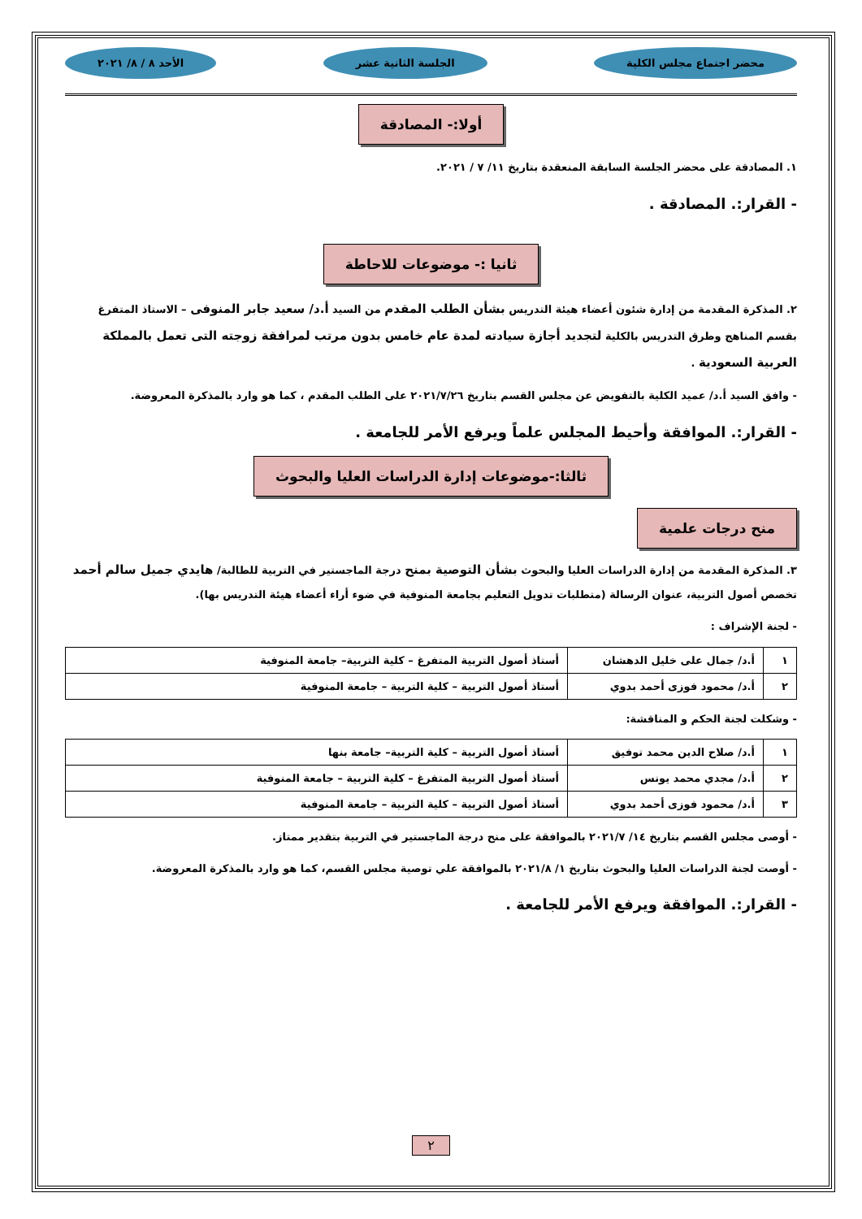محضر اجتماع مجلس الكلية الجلسة الثانية عشر الأحد ٨ / ٨/ ٢٠٢١
أولا:- المصادقة
١. المصادقة على محضر الجلسة السابقة المنعقدة بتاريخ ١١/ ٧ / ٢٠٢١.
- القرار:. المصادقة .
ثانيا :- موضوعات للاحاطة
٢. المذكرة المقدمة من إدارة شئون أعضاء هيئة التدريس بشأن الطلب المقدم من السيد أ.د/ سعيد جابر المنوفى – الاستاذ المتفرغ بقسم المناهج وطرق التدريس بالكلية لتجديد أجازة سيادته لمدة عام خامس بدون مرتب لمرافقة زوجته التى تعمل بالمملكة العربية السعودية .
- وافق السيد أ.د/ عميد الكلية بالتفويض عن مجلس القسم بتاريخ ٢٠٢١/٧/٢٦ على الطلب المقدم ، كما هو وارد بالمذكرة المعروضة.
- القرار:. الموافقة وأحيط المجلس علماً ويرفع الأمر للجامعة .
ثالثا:-موضوعات إدارة الدراسات العليا والبحوث
منح درجات علمية
٣. المذكرة المقدمة من إدارة الدراسات العليا والبحوث بشأن التوصية بمنح درجة الماجستير في التربية للطالبة/ هايدي جميل سالم أحمد تخصص أصول التربية، عنوان الرسالة (متطلبات تدويل التعليم بجامعة المنوفية في ضوء أراء أعضاء هيئة التدريس بها).
- لجنة الإشراف :
| ١ | أ.د/ جمال على خليل الدهشان | أستاذ أصول التربية المتفرغ – كلية التربية– جامعة المنوفية |
| ٢ | أ.د/ محمود فوزى أحمد بدوي | أستاذ أصول التربية – كلية التربية – جامعة المنوفية |
- وشكلت لجنة الحكم و المناقشة:
| ١ | أ.د/ صلاح الدين محمد توفيق | أستاذ أصول التربية – كلية التربية– جامعة بنها |
| ٢ | أ.د/ مجدي محمد يونس | أستاذ أصول التربية المتفرغ – كلية التربية – جامعة المنوفية |
| ٣ | أ.د/ محمود فوزى أحمد بدوي | أستاذ أصول التربية – كلية التربية – جامعة المنوفية |
- أوصى مجلس القسم بتاريخ ١٤/ ٢٠٢١/٧ بالموافقة على منح درجة الماجستير في التربية بتقدير ممتاز.
- أوصت لجنة الدراسات العليا والبحوث بتاريخ ١/ ٢٠٢١/٨ بالموافقة علي توصية مجلس القسم، كما هو وارد بالمذكرة المعروضة.
- القرار:. الموافقة ويرفع الأمر للجامعة .
٢